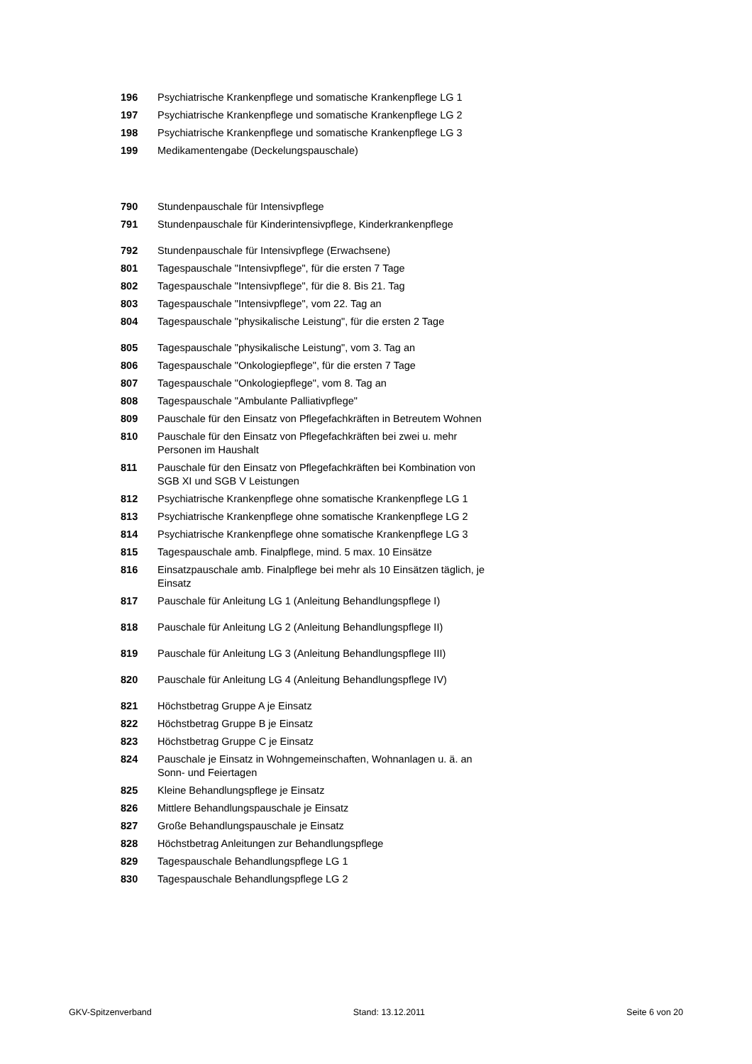| 196 | Psychiatrische Krankenpflege und somatische Krankenpflege LG 1 |
| 197 | Psychiatrische Krankenpflege und somatische Krankenpflege LG 2 |
| 198 | Psychiatrische Krankenpflege und somatische Krankenpflege LG 3 |
| 199 | Medikamentengabe (Deckelungspauschale) |
| 790 | Stundenpauschale für Intensivpflege |
| 791 | Stundenpauschale für Kinderintensivpflege, Kinderkrankenpflege |
| 792 | Stundenpauschale für Intensivpflege (Erwachsene) |
| 801 | Tagespauschale "Intensivpflege", für die ersten 7 Tage |
| 802 | Tagespauschale "Intensivpflege", für die 8. Bis 21. Tag |
| 803 | Tagespauschale "Intensivpflege", vom 22. Tag an |
| 804 | Tagespauschale "physikalische Leistung", für die ersten 2 Tage |
| 805 | Tagespauschale "physikalische Leistung", vom 3. Tag an |
| 806 | Tagespauschale "Onkologiepflege", für die ersten 7 Tage |
| 807 | Tagespauschale "Onkologiepflege", vom 8. Tag an |
| 808 | Tagespauschale "Ambulante Palliativpflege" |
| 809 | Pauschale für den Einsatz von Pflegefachkräften in Betreutem Wohnen |
| 810 | Pauschale für den Einsatz von Pflegefachkräften bei zwei u. mehr Personen im Haushalt |
| 811 | Pauschale für den Einsatz von Pflegefachkräften bei Kombination von SGB XI und SGB V Leistungen |
| 812 | Psychiatrische Krankenpflege ohne somatische Krankenpflege LG 1 |
| 813 | Psychiatrische Krankenpflege ohne somatische Krankenpflege LG 2 |
| 814 | Psychiatrische Krankenpflege ohne somatische Krankenpflege LG 3 |
| 815 | Tagespauschale amb. Finalpflege, mind. 5 max. 10 Einsätze |
| 816 | Einsatzpauschale amb. Finalpflege bei mehr als 10 Einsätzen täglich, je Einsatz |
| 817 | Pauschale für Anleitung LG 1 (Anleitung Behandlungspflege I) |
| 818 | Pauschale für Anleitung LG 2 (Anleitung Behandlungspflege II) |
| 819 | Pauschale für Anleitung LG 3 (Anleitung Behandlungspflege III) |
| 820 | Pauschale für Anleitung LG 4 (Anleitung Behandlungspflege IV) |
| 821 | Höchstbetrag Gruppe A je Einsatz |
| 822 | Höchstbetrag Gruppe B je Einsatz |
| 823 | Höchstbetrag Gruppe C je Einsatz |
| 824 | Pauschale je Einsatz in Wohngemeinschaften, Wohnanlagen u. ä. an Sonn- und Feiertagen |
| 825 | Kleine Behandlungspflege je Einsatz |
| 826 | Mittlere Behandlungspauschale je Einsatz |
| 827 | Große Behandlungspauschale je Einsatz |
| 828 | Höchstbetrag Anleitungen zur Behandlungspflege |
| 829 | Tagespauschale Behandlungspflege LG 1 |
| 830 | Tagespauschale Behandlungspflege LG 2 |
GKV-Spitzenverband Stand: 13.12.2011 Seite 6 von 20